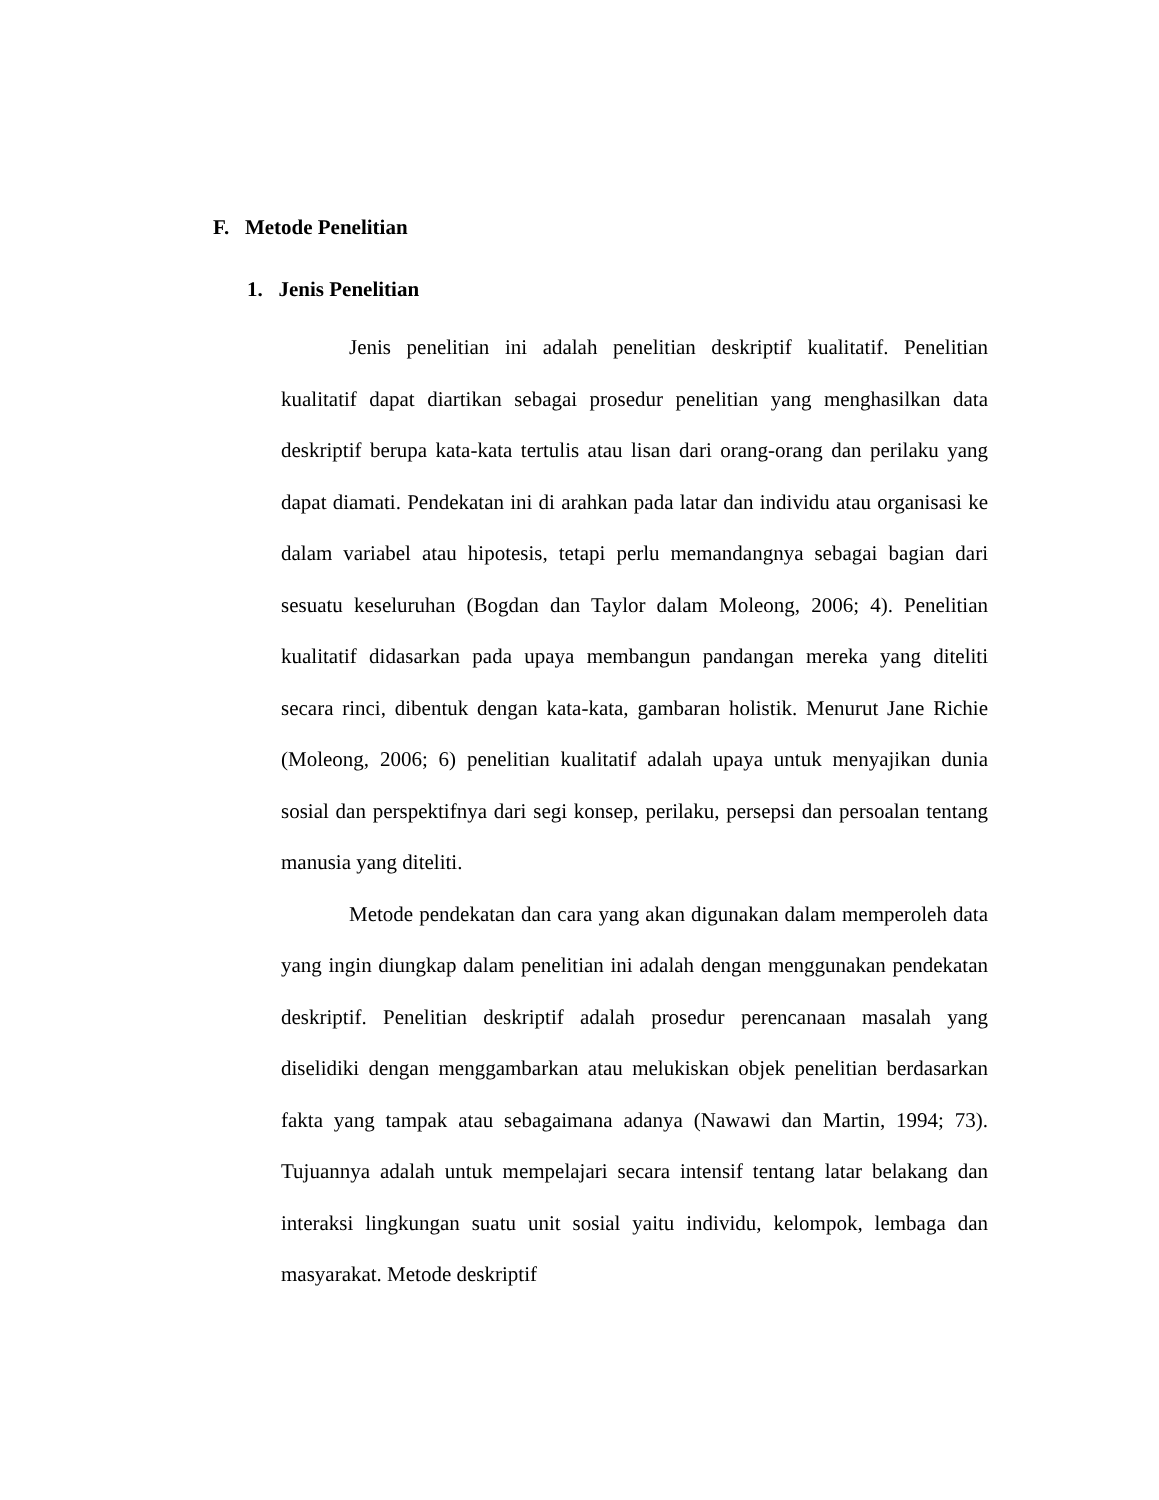F. Metode Penelitian
1. Jenis Penelitian
Jenis penelitian ini adalah penelitian deskriptif kualitatif. Penelitian kualitatif dapat diartikan sebagai prosedur penelitian yang menghasilkan data deskriptif berupa kata-kata tertulis atau lisan dari orang-orang dan perilaku yang dapat diamati. Pendekatan ini di arahkan pada latar dan individu atau organisasi ke dalam variabel atau hipotesis, tetapi perlu memandangnya sebagai bagian dari sesuatu keseluruhan (Bogdan dan Taylor dalam Moleong, 2006; 4). Penelitian kualitatif didasarkan pada upaya membangun pandangan mereka yang diteliti secara rinci, dibentuk dengan kata-kata, gambaran holistik. Menurut Jane Richie (Moleong, 2006; 6) penelitian kualitatif adalah upaya untuk menyajikan dunia sosial dan perspektifnya dari segi konsep, perilaku, persepsi dan persoalan tentang manusia yang diteliti.
Metode pendekatan dan cara yang akan digunakan dalam memperoleh data yang ingin diungkap dalam penelitian ini adalah dengan menggunakan pendekatan deskriptif. Penelitian deskriptif adalah prosedur perencanaan masalah yang diselidiki dengan menggambarkan atau melukiskan objek penelitian berdasarkan fakta yang tampak atau sebagaimana adanya (Nawawi dan Martin, 1994; 73). Tujuannya adalah untuk mempelajari secara intensif tentang latar belakang dan interaksi lingkungan suatu unit sosial yaitu individu, kelompok, lembaga dan masyarakat. Metode deskriptif